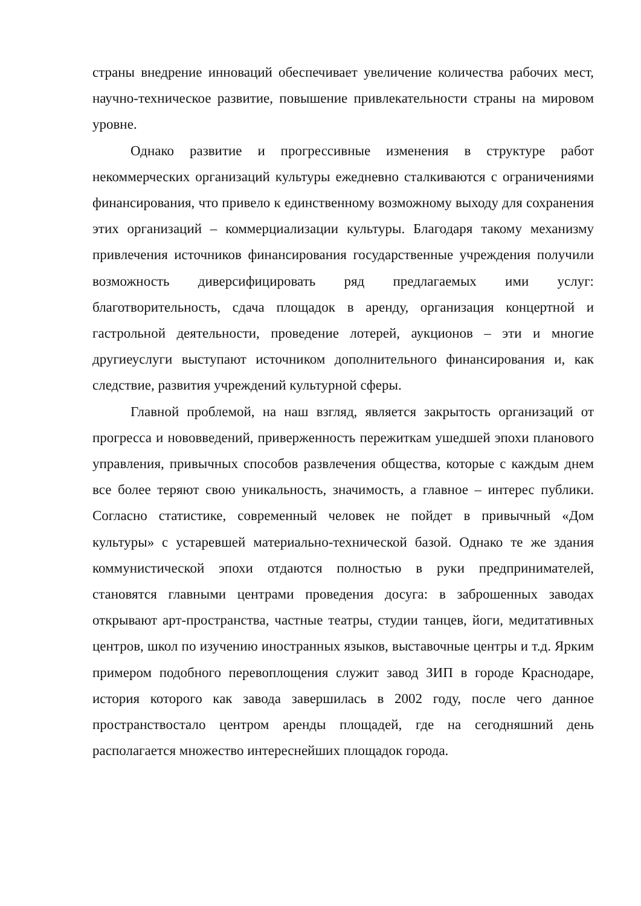страны внедрение инноваций обеспечивает увеличение количества рабочих мест, научно-техническое развитие, повышение привлекательности страны на мировом уровне.
Однако развитие и прогрессивные изменения в структуре работ некоммерческих организаций культуры ежедневно сталкиваются с ограничениями финансирования, что привело к единственному возможному выходу для сохранения этих организаций – коммерциализации культуры. Благодаря такому механизму привлечения источников финансирования государственные учреждения получили возможность диверсифицировать ряд предлагаемых ими услуг: благотворительность, сдача площадок в аренду, организация концертной и гастрольной деятельности, проведение лотерей, аукционов – эти и многие другиеуслуги выступают источником дополнительного финансирования и, как следствие, развития учреждений культурной сферы.
Главной проблемой, на наш взгляд, является закрытость организаций от прогресса и нововведений, приверженность пережиткам ушедшей эпохи планового управления, привычных способов развлечения общества, которые с каждым днем все более теряют свою уникальность, значимость, а главное – интерес публики. Согласно статистике, современный человек не пойдет в привычный «Дом культуры» с устаревшей материально-технической базой. Однако те же здания коммунистической эпохи отдаются полностью в руки предпринимателей, становятся главными центрами проведения досуга: в заброшенных заводах открывают арт-пространства, частные театры, студии танцев, йоги, медитативных центров, школ по изучению иностранных языков, выставочные центры и т.д. Ярким примером подобного перевоплощения служит завод ЗИП в городе Краснодаре, история которого как завода завершилась в 2002 году, после чего данное пространствостало центром аренды площадей, где на сегодняшний день располагается множество интереснейших площадок города.